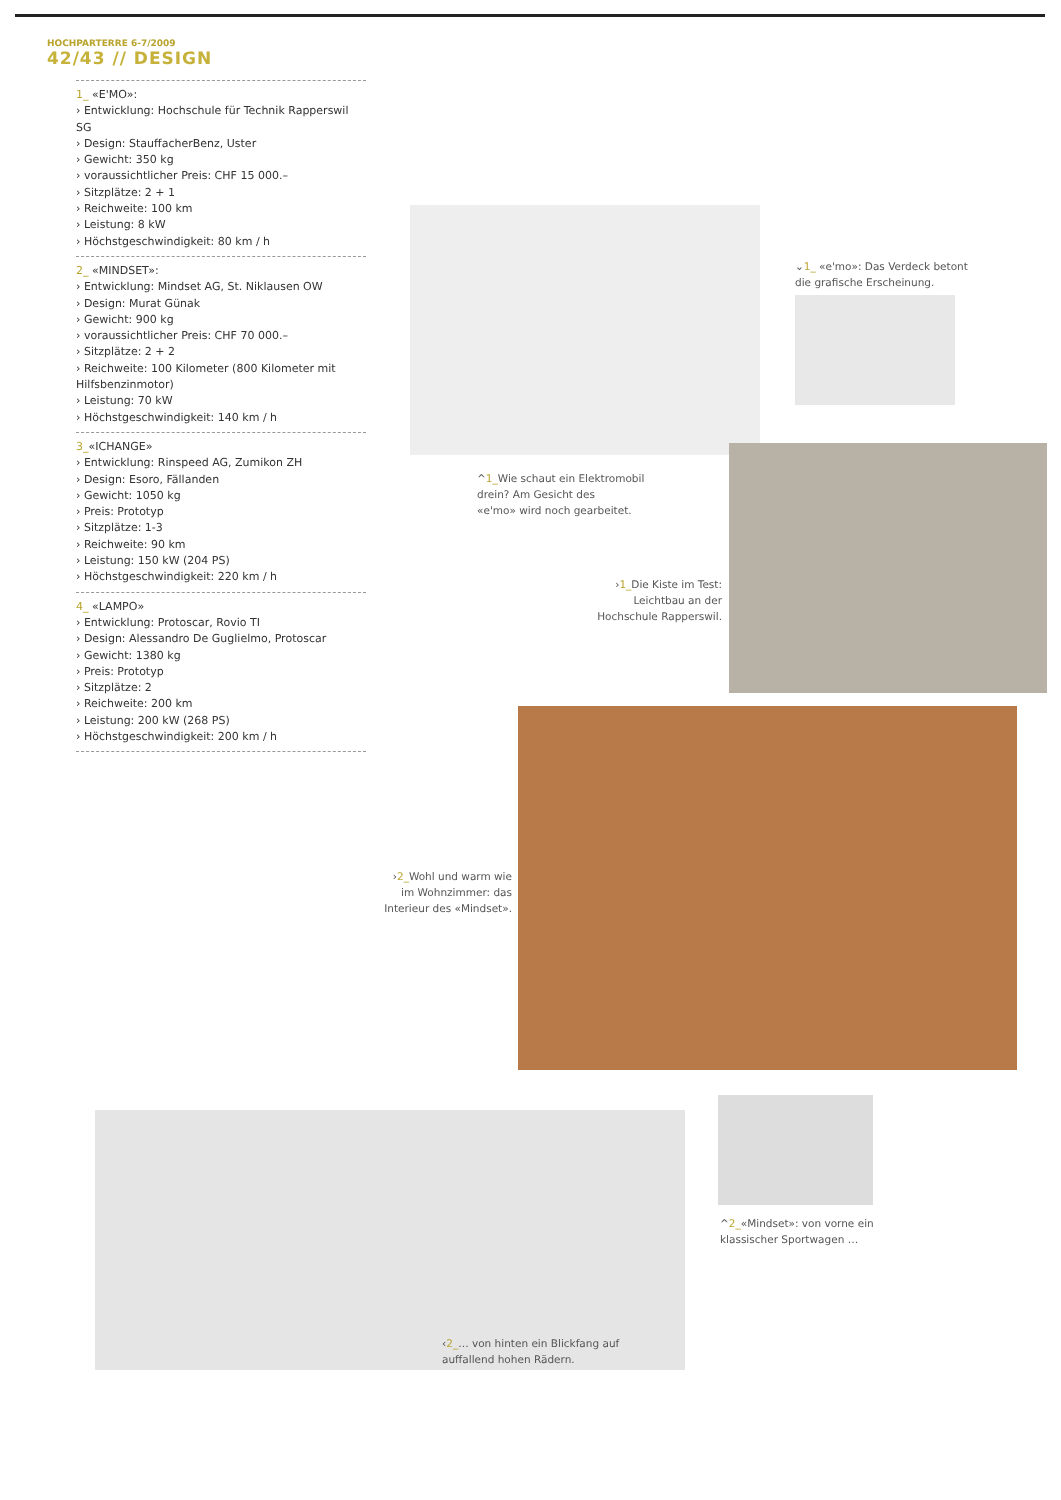HOCHPARTERRE 6-7/2009
42/43 // DESIGN
1_ «E'MO»:
› Entwicklung: Hochschule für Technik Rapperswil SG
› Design: StauffacherBenz, Uster
› Gewicht: 350 kg
› voraussichtlicher Preis: CHF 15 000.–
› Sitzplätze: 2 + 1
› Reichweite: 100 km
› Leistung: 8 kW
› Höchstgeschwindigkeit: 80 km / h
2_ «MINDSET»:
› Entwicklung: Mindset AG, St. Niklausen OW
› Design: Murat Günak
› Gewicht: 900 kg
› voraussichtlicher Preis: CHF 70 000.–
› Sitzplätze: 2 + 2
› Reichweite: 100 Kilometer (800 Kilometer mit Hilfsbenzinmotor)
› Leistung: 70 kW
› Höchstgeschwindigkeit: 140 km / h
3_«ICHANGE»
› Entwicklung: Rinspeed AG, Zumikon ZH
› Design: Esoro, Fällanden
› Gewicht: 1050 kg
› Preis: Prototyp
› Sitzplätze: 1-3
› Reichweite: 90 km
› Leistung: 150 kW (204 PS)
› Höchstgeschwindigkeit: 220 km / h
4_ «LAMPO»
› Entwicklung: Protoscar, Rovio TI
› Design: Alessandro De Guglielmo, Protoscar
› Gewicht: 1380 kg
› Preis: Prototyp
› Sitzplätze: 2
› Reichweite: 200 km
› Leistung: 200 kW (268 PS)
› Höchstgeschwindigkeit: 200 km / h
⌄1_ «e'mo»: Das Verdeck betont
die grafische Erscheinung.
^1_Wie schaut ein Elektromobil
drein? Am Gesicht des
«e'mo» wird noch gearbeitet.
›1_Die Kiste im Test:
Leichtbau an der
Hochschule Rapperswil.
›2_Wohl und warm wie
im Wohnzimmer: das
Interieur des «Mindset».
^2_«Mindset»: von vorne ein
klassischer Sportwagen …
‹2_… von hinten ein Blickfang auf
auffallend hohen Rädern.